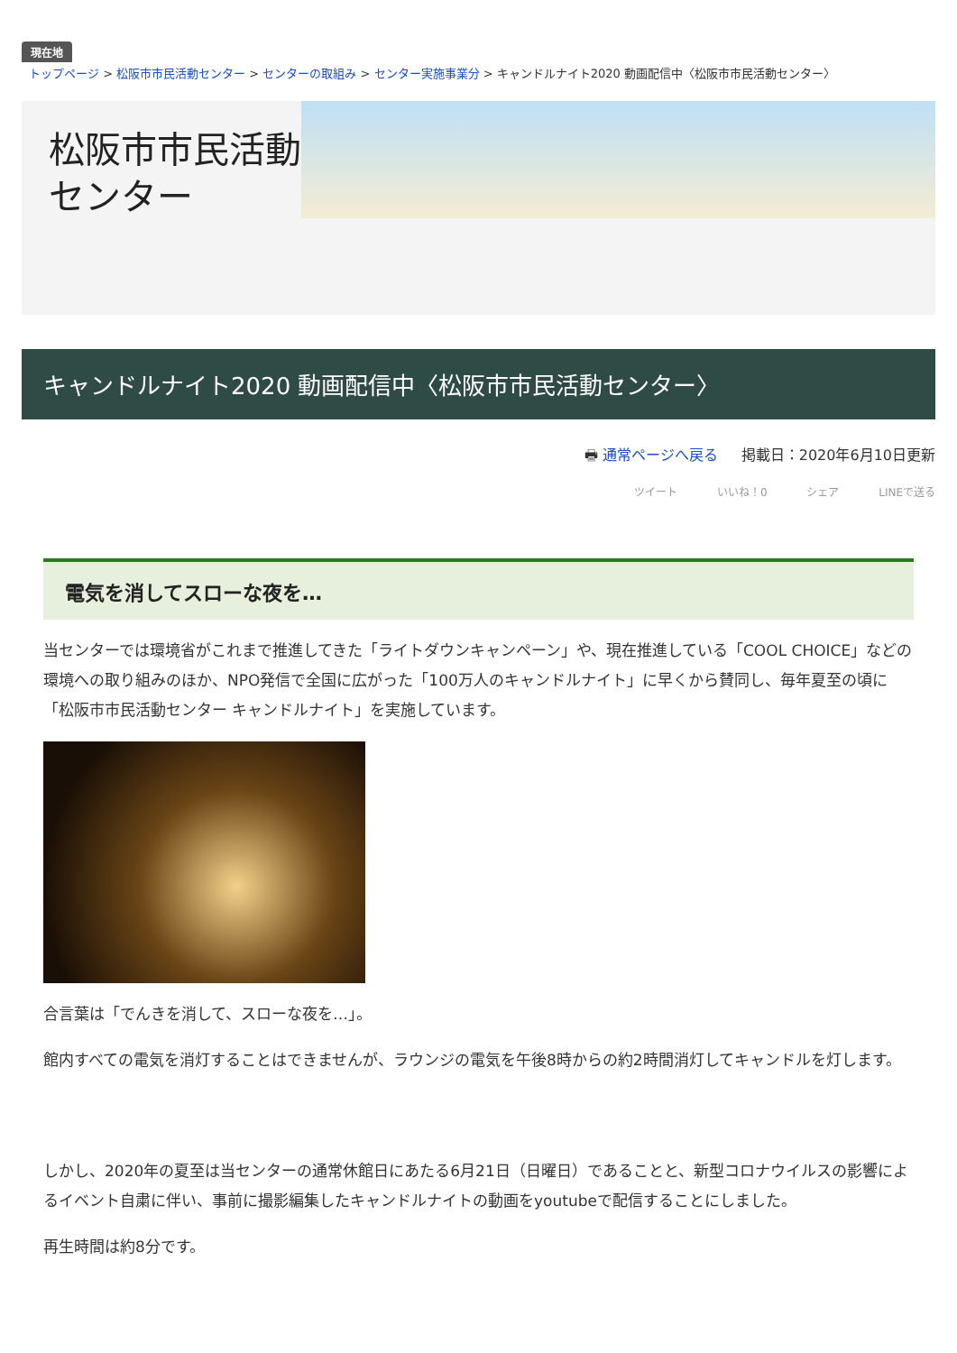現在地
トップページ > 松阪市市民活動センター > センターの取組み > センター実施事業分 > キャンドルナイト2020 動画配信中〈松阪市市民活動センター〉
松阪市市民活動センター
キャンドルナイト2020 動画配信中〈松阪市市民活動センター〉
🖶 通常ページへ戻る 掲載日：2020年6月10日更新
ツイート いいね！0 シェア LINEで送る
電気を消してスローな夜を…
当センターでは環境省がこれまで推進してきた「ライトダウンキャンペーン」や、現在推進している「COOL CHOICE」などの環境への取り組みのほか、NPO発信で全国に広がった「100万人のキャンドルナイト」に早くから賛同し、毎年夏至の頃に「松阪市市民活動センター キャンドルナイト」を実施しています。
合言葉は「でんきを消して、スローな夜を…」。
館内すべての電気を消灯することはできませんが、ラウンジの電気を午後8時からの約2時間消灯してキャンドルを灯します。
しかし、2020年の夏至は当センターの通常休館日にあたる6月21日（日曜日）であることと、新型コロナウイルスの影響によるイベント自粛に伴い、事前に撮影編集したキャンドルナイトの動画をyoutubeで配信することにしました。
再生時間は約8分です。